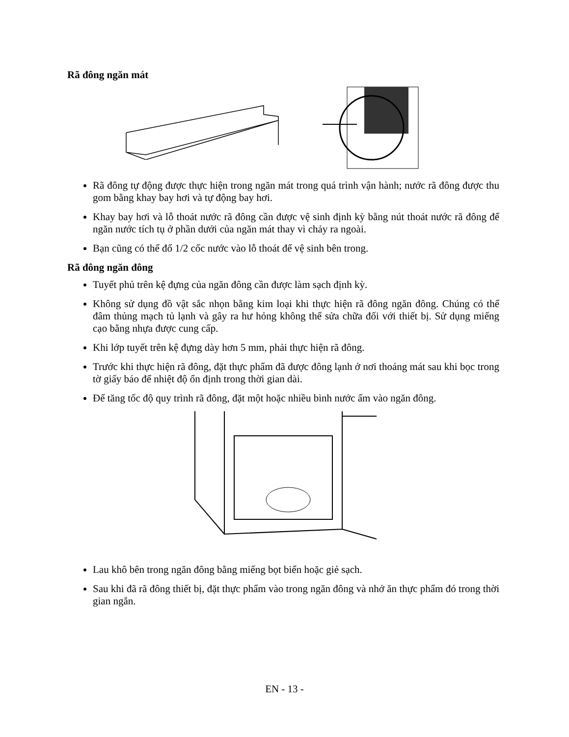Rã đông ngăn mát
Rã đông tự động được thực hiện trong ngăn mát trong quá trình vận hành; nước rã đông được thu gom bằng khay bay hơi và tự động bay hơi.
Khay bay hơi và lỗ thoát nước rã đông cần được vệ sinh định kỳ bằng nút thoát nước rã đông để ngăn nước tích tụ ở phần dưới của ngăn mát thay vì chảy ra ngoài.
Bạn cũng có thể đổ 1/2 cốc nước vào lỗ thoát để vệ sinh bên trong.
Rã đông ngăn đông
Tuyết phủ trên kệ đựng của ngăn đông cần được làm sạch định kỳ.
Không sử dụng đồ vật sắc nhọn bằng kim loại khi thực hiện rã đông ngăn đông. Chúng có thể đâm thủng mạch tủ lạnh và gây ra hư hỏng không thể sửa chữa đối với thiết bị. Sử dụng miếng cạo bằng nhựa được cung cấp.
Khi lớp tuyết trên kệ đựng dày hơn 5 mm, phải thực hiện rã đông.
Trước khi thực hiện rã đông, đặt thực phẩm đã được đông lạnh ở nơi thoáng mát sau khi bọc trong tờ giấy báo để nhiệt độ ổn định trong thời gian dài.
Để tăng tốc độ quy trình rã đông, đặt một hoặc nhiều bình nước ấm vào ngăn đông.
Lau khô bên trong ngăn đông bằng miếng bọt biển hoặc giẻ sạch.
Sau khi đã rã đông thiết bị, đặt thực phẩm vào trong ngăn đông và nhớ ăn thực phẩm đó trong thời gian ngắn.
EN - 13 -